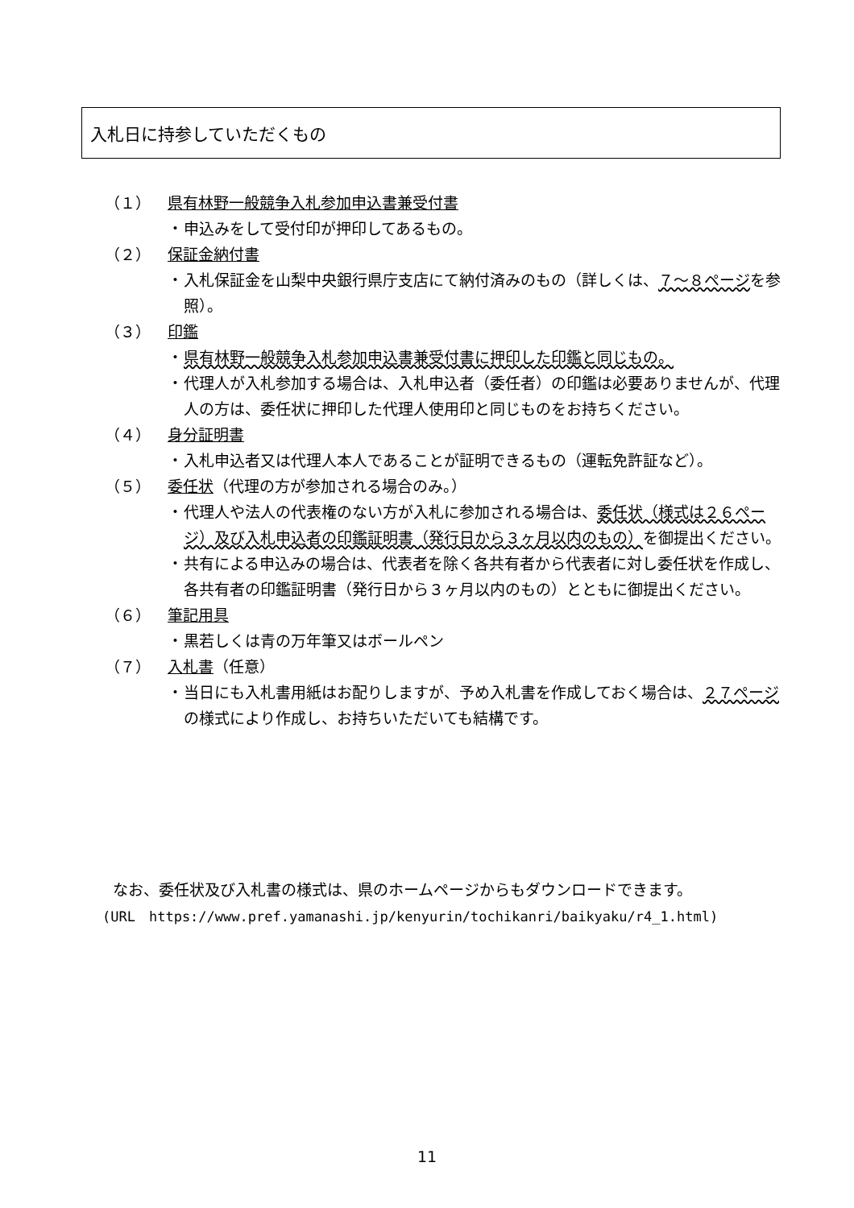入札日に持参していただくもの
（１） 県有林野一般競争入札参加申込書兼受付書
・ 申込みをして受付印が押印してあるもの。
（２） 保証金納付書
・ 入札保証金を山梨中央銀行県庁支店にて納付済みのもの（詳しくは、７～８ページを参照）。
（３） 印鑑
・ 県有林野一般競争入札参加申込書兼受付書に押印した印鑑と同じもの。
・ 代理人が入札参加する場合は、入札申込者（委任者）の印鑑は必要ありませんが、代理人の方は、委任状に押印した代理人使用印と同じものをお持ちください。
（４） 身分証明書
・ 入札申込者又は代理人本人であることが証明できるもの（運転免許証など）。
（５） 委任状（代理の方が参加される場合のみ。）
・ 代理人や法人の代表権のない方が入札に参加される場合は、委任状（様式は２６ページ）及び入札申込者の印鑑証明書（発行日から３ヶ月以内のもの）を御提出ください。
・ 共有による申込みの場合は、代表者を除く各共有者から代表者に対し委任状を作成し、各共有者の印鑑証明書（発行日から３ヶ月以内のもの）とともに御提出ください。
（６） 筆記用具
・ 黒若しくは青の万年筆又はボールペン
（７） 入札書（任意）
・ 当日にも入札書用紙はお配りしますが、予め入札書を作成しておく場合は、２７ページの様式により作成し、お持ちいただいても結構です。
なお、委任状及び入札書の様式は、県のホームページからもダウンロードできます。
(URL　https://www.pref.yamanashi.jp/kenyurin/tochikanri/baikyaku/r4_1.html)
11